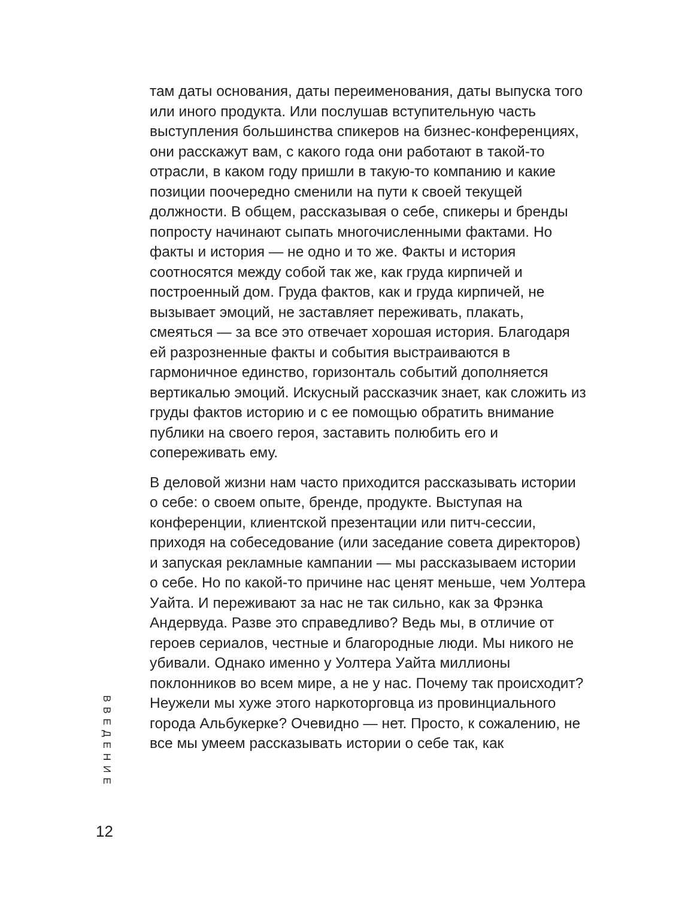там даты основания, даты переименования, даты выпуска того или иного продукта. Или послушав вступительную часть выступления большинства спикеров на бизнес-конференциях, они расскажут вам, с какого года они работают в такой-то отрасли, в каком году пришли в такую-то компанию и какие позиции поочередно сменили на пути к своей текущей должности. В общем, рассказывая о себе, спикеры и бренды попросту начинают сыпать многочисленными фактами. Но факты и история — не одно и то же. Факты и история соотносятся между собой так же, как груда кирпичей и построенный дом. Груда фактов, как и груда кирпичей, не вызывает эмоций, не заставляет переживать, плакать, смеяться — за все это отвечает хорошая история. Благодаря ей разрозненные факты и события выстраиваются в гармоничное единство, горизонталь событий дополняется вертикалью эмоций. Искусный рассказчик знает, как сложить из груды фактов историю и с ее помощью обратить внимание публики на своего героя, заставить полюбить его и сопереживать ему.
В деловой жизни нам часто приходится рассказывать истории о себе: о своем опыте, бренде, продукте. Выступая на конференции, клиентской презентации или питч-сессии, приходя на собеседование (или заседание совета директоров) и запуская рекламные кампании — мы рассказываем истории о себе. Но по какой-то причине нас ценят меньше, чем Уолтера Уайта. И переживают за нас не так сильно, как за Фрэнка Андервуда. Разве это справедливо? Ведь мы, в отличие от героев сериалов, честные и благородные люди. Мы никого не убивали. Однако именно у Уолтера Уайта миллионы поклонников во всем мире, а не у нас. Почему так происходит? Неужели мы хуже этого наркоторговца из провинциального города Альбукерке? Очевидно — нет. Просто, к сожалению, не все мы умеем рассказывать истории о себе так, как
ВВЕДЕНИЕ
12